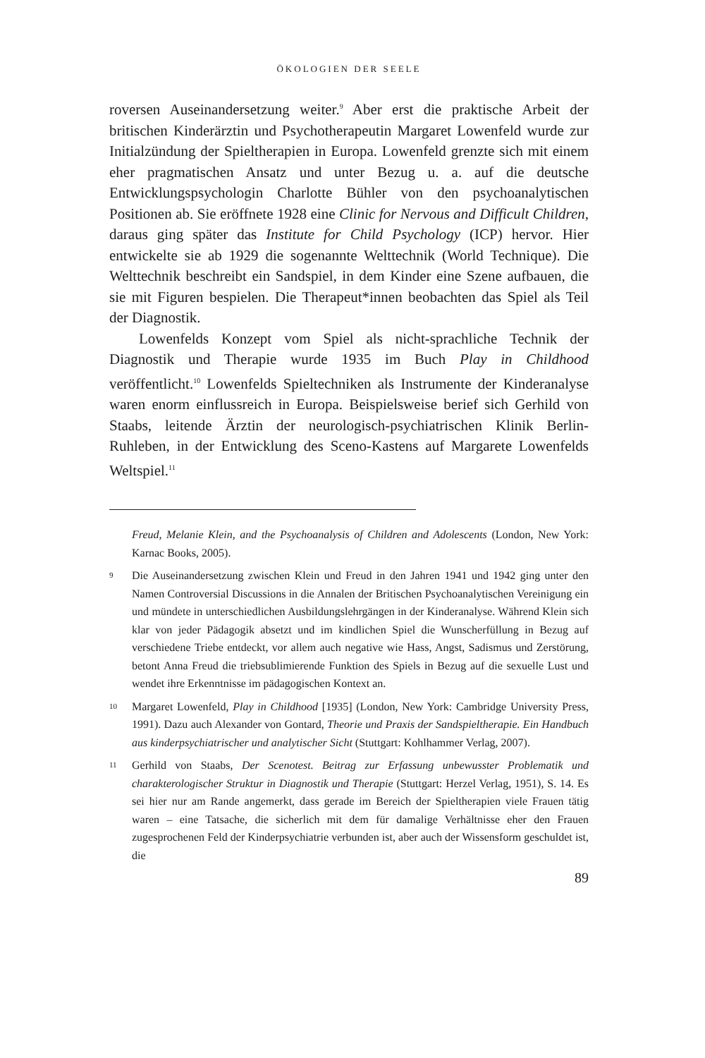ÖKOLOGIEN DER SEELE
roversen Auseinandersetzung weiter.<sup>9</sup> Aber erst die praktische Arbeit der britischen Kinderärztin und Psychotherapeutin Margaret Lowenfeld wurde zur Initialzündung der Spieltherapien in Europa. Lowenfeld grenzte sich mit einem eher pragmatischen Ansatz und unter Bezug u. a. auf die deutsche Entwicklungspsychologin Charlotte Bühler von den psychoanalytischen Positionen ab. Sie eröffnete 1928 eine Clinic for Nervous and Difficult Children, daraus ging später das Institute for Child Psychology (ICP) hervor. Hier entwickelte sie ab 1929 die sogenannte Welttechnik (World Technique). Die Welttechnik beschreibt ein Sandspiel, in dem Kinder eine Szene aufbauen, die sie mit Figuren bespielen. Die Therapeut*innen beobachten das Spiel als Teil der Diagnostik.
Lowenfelds Konzept vom Spiel als nicht-sprachliche Technik der Diagnostik und Therapie wurde 1935 im Buch Play in Childhood veröffentlicht.<sup>10</sup> Lowenfelds Spieltechniken als Instrumente der Kinderanalyse waren enorm einflussreich in Europa. Beispielsweise berief sich Gerhild von Staabs, leitende Ärztin der neurologisch-psychiatrischen Klinik Berlin-Ruhleben, in der Entwicklung des Sceno-Kastens auf Margarete Lowenfelds Weltspiel.<sup>11</sup>
Freud, Melanie Klein, and the Psychoanalysis of Children and Adolescents (London, New York: Karnac Books, 2005).
9 Die Auseinandersetzung zwischen Klein und Freud in den Jahren 1941 und 1942 ging unter den Namen Controversial Discussions in die Annalen der Britischen Psychoanalytischen Vereinigung ein und mündete in unterschiedlichen Ausbildungslehrgängen in der Kinderanalyse. Während Klein sich klar von jeder Pädagogik absetzt und im kindlichen Spiel die Wunscherfüllung in Bezug auf verschiedene Triebe entdeckt, vor allem auch negative wie Hass, Angst, Sadismus und Zerstörung, betont Anna Freud die triebsublimierende Funktion des Spiels in Bezug auf die sexuelle Lust und wendet ihre Erkenntnisse im pädagogischen Kontext an.
10 Margaret Lowenfeld, Play in Childhood [1935] (London, New York: Cambridge University Press, 1991). Dazu auch Alexander von Gontard, Theorie und Praxis der Sandspieltherapie. Ein Handbuch aus kinderpsychiatrischer und analytischer Sicht (Stuttgart: Kohlhammer Verlag, 2007).
11 Gerhild von Staabs, Der Scenotest. Beitrag zur Erfassung unbewusster Problematik und charakterologischer Struktur in Diagnostik und Therapie (Stuttgart: Herzel Verlag, 1951), S. 14. Es sei hier nur am Rande angemerkt, dass gerade im Bereich der Spieltherapien viele Frauen tätig waren – eine Tatsache, die sicherlich mit dem für damalige Verhältnisse eher den Frauen zugesprochenen Feld der Kinderpsychiatrie verbunden ist, aber auch der Wissensform geschuldet ist, die
89